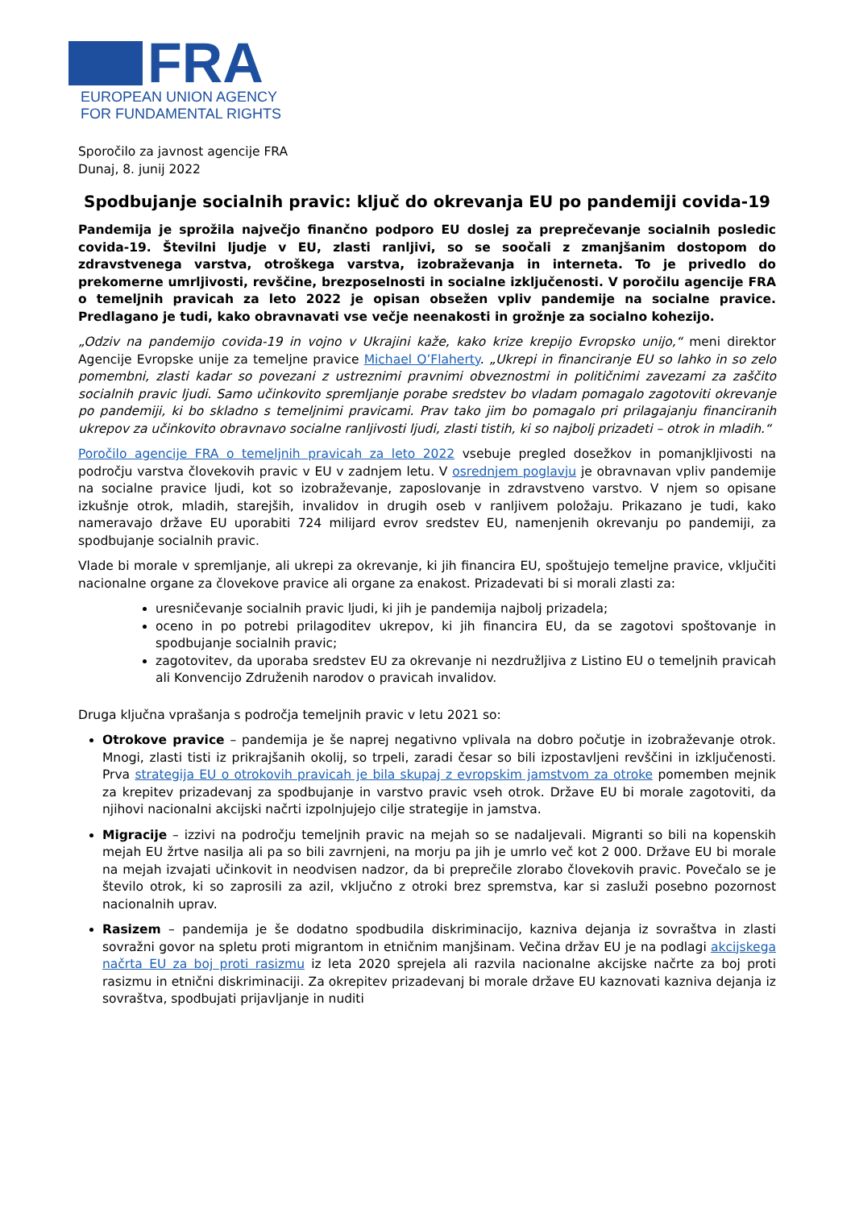FRA
EUROPEAN UNION AGENCY
FOR FUNDAMENTAL RIGHTS
Sporočilo za javnost agencije FRA
Dunaj, 8. junij 2022
Spodbujanje socialnih pravic: ključ do okrevanja EU po pandemiji covida-19
Pandemija je sprožila največjo finančno podporo EU doslej za preprečevanje socialnih posledic covida-19. Številni ljudje v EU, zlasti ranljivi, so se soočali z zmanjšanim dostopom do zdravstvenega varstva, otroškega varstva, izobraževanja in interneta. To je privedlo do prekomerne umrljivosti, revščine, brezposelnosti in socialne izključenosti. V poročilu agencije FRA o temeljnih pravicah za leto 2022 je opisan obsežen vpliv pandemije na socialne pravice. Predlagano je tudi, kako obravnavati vse večje neenakosti in grožnje za socialno kohezijo.
„Odziv na pandemijo covida-19 in vojno v Ukrajini kaže, kako krize krepijo Evropsko unijo,“ meni direktor Agencije Evropske unije za temeljne pravice Michael O’Flaherty. „Ukrepi in financiranje EU so lahko in so zelo pomembni, zlasti kadar so povezani z ustreznimi pravnimi obveznostmi in političnimi zavezami za zaščito socialnih pravic ljudi. Samo učinkovito spremljanje porabe sredstev bo vladam pomagalo zagotoviti okrevanje po pandemiji, ki bo skladno s temeljnimi pravicami. Prav tako jim bo pomagalo pri prilagajanju financiranih ukrepov za učinkovito obravnavo socialne ranljivosti ljudi, zlasti tistih, ki so najbolj prizadeti – otrok in mladih.“
Poročilo agencije FRA o temeljnih pravicah za leto 2022 vsebuje pregled dosežkov in pomanjkljivosti na področju varstva človekovih pravic v EU v zadnjem letu. V osrednjem poglavju je obravnavan vpliv pandemije na socialne pravice ljudi, kot so izobraževanje, zaposlovanje in zdravstveno varstvo. V njem so opisane izkušnje otrok, mladih, starejših, invalidov in drugih oseb v ranljivem položaju. Prikazano je tudi, kako nameravajo države EU uporabiti 724 milijard evrov sredstev EU, namenjenih okrevanju po pandemiji, za spodbujanje socialnih pravic.
Vlade bi morale v spremljanje, ali ukrepi za okrevanje, ki jih financira EU, spoštujejo temeljne pravice, vključiti nacionalne organe za človekove pravice ali organe za enakost. Prizadevati bi si morali zlasti za:
uresničevanje socialnih pravic ljudi, ki jih je pandemija najbolj prizadela;
oceno in po potrebi prilagoditev ukrepov, ki jih financira EU, da se zagotovi spoštovanje in spodbujanje socialnih pravic;
zagotovitev, da uporaba sredstev EU za okrevanje ni nezdružljiva z Listino EU o temeljnih pravicah ali Konvencijo Združenih narodov o pravicah invalidov.
Druga ključna vprašanja s področja temeljnih pravic v letu 2021 so:
Otrokove pravice – pandemija je še naprej negativno vplivala na dobro počutje in izobraževanje otrok. Mnogi, zlasti tisti iz prikrajšanih okolij, so trpeli, zaradi česar so bili izpostavljeni revščini in izključenosti. Prva strategija EU o otrokovih pravicah je bila skupaj z evropskim jamstvom za otroke pomemben mejnik za krepitev prizadevanj za spodbujanje in varstvo pravic vseh otrok. Države EU bi morale zagotoviti, da njihovi nacionalni akcijski načrti izpolnjujejo cilje strategije in jamstva.
Migracije – izzivi na področju temeljnih pravic na mejah so se nadaljevali. Migranti so bili na kopenskih mejah EU žrtve nasilja ali pa so bili zavrnjeni, na morju pa jih je umrlo več kot 2 000. Države EU bi morale na mejah izvajati učinkovit in neodvisen nadzor, da bi preprečile zlorabo človekovih pravic. Povečalo se je število otrok, ki so zaprosili za azil, vključno z otroki brez spremstva, kar si zasluži posebno pozornost nacionalnih uprav.
Rasizem – pandemija je še dodatno spodbudila diskriminacijo, kazniva dejanja iz sovraštva in zlasti sovražni govor na spletu proti migrantom in etničnim manjšinam. Večina držav EU je na podlagi akcijskega načrta EU za boj proti rasizmu iz leta 2020 sprejela ali razvila nacionalne akcijske načrte za boj proti rasizmu in etnični diskriminaciji. Za okrepitev prizadevanj bi morale države EU kaznovati kazniva dejanja iz sovraštva, spodbujati prijavljanje in nuditi